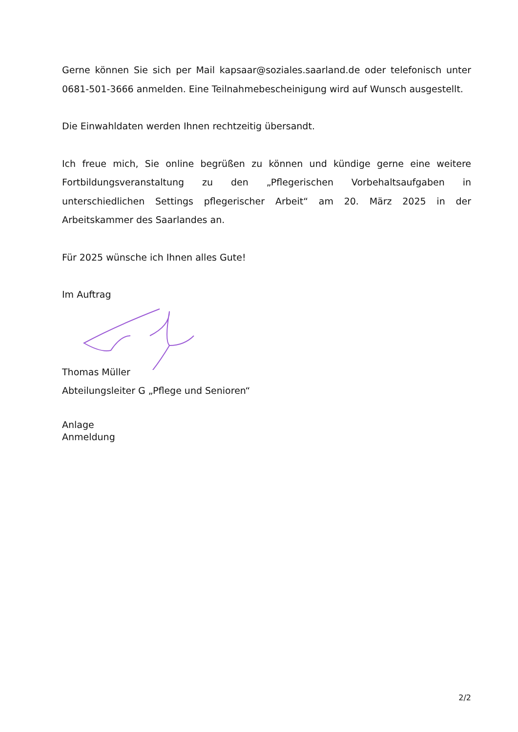Gerne können Sie sich per Mail kapsaar@soziales.saarland.de oder telefonisch unter 0681-501-3666 anmelden. Eine Teilnahmebescheinigung wird auf Wunsch ausgestellt.
Die Einwahldaten werden Ihnen rechtzeitig übersandt.
Ich freue mich, Sie online begrüßen zu können und kündige gerne eine weitere Fortbildungsveranstaltung zu den „Pflegerischen Vorbehaltsaufgaben in unterschiedlichen Settings pflegerischer Arbeit“ am 20. März 2025 in der Arbeitskammer des Saarlandes an.
Für 2025 wünsche ich Ihnen alles Gute!
Im Auftrag
Thomas Müller
Abteilungsleiter G „Pflege und Senioren“
Anlage
Anmeldung
2/2